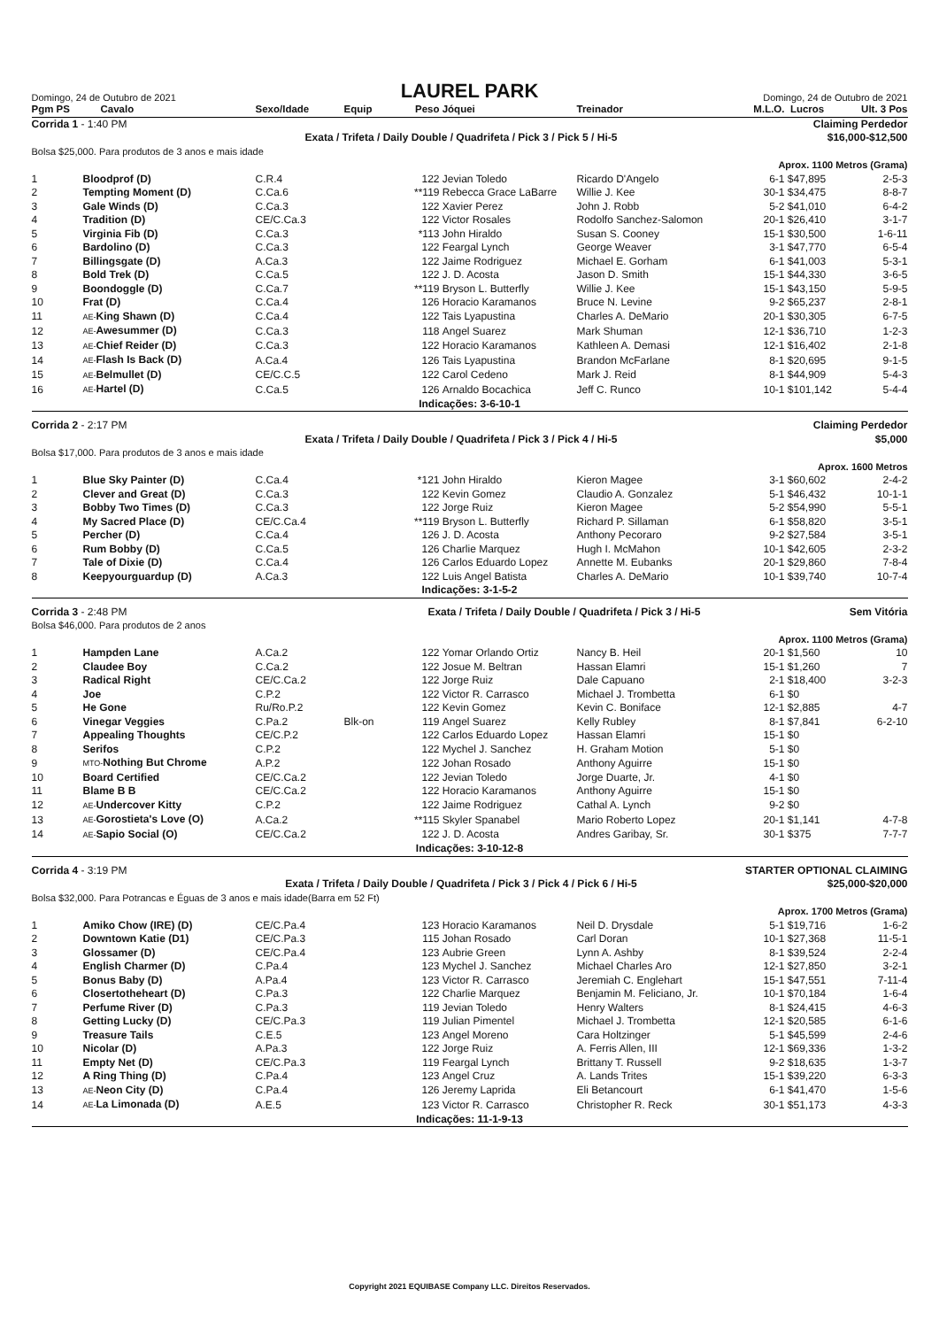Domingo, 24 de Outubro de 2021
LAUREL PARK
Domingo, 24 de Outubro de 2021
| Pgm PS | Cavalo | Sexo/Idade | Equip | Peso | Jóquei | Treinador | M.L.O. | Lucros | Ult. 3 Pos |
| --- | --- | --- | --- | --- | --- | --- | --- | --- | --- |
| Corrida 1 - 1:40 PM | | | Claiming Perdedor | | | | | | |
| Exata / Trifeta / Daily Double / Quadrifeta / Pick 3 / Pick 5 / Hi-5 | | | | | | | | $16,000-$12,500 | |
| Bolsa $25,000. Para produtos de 3 anos e mais idade | | | | | | | | | |
| Aprox. 1100 Metros (Grama) | | | | | | | | | |
| 1 | Bloodprof (D) | C.R.4 | | 122 | Jevian Toledo | Ricardo D'Angelo | 6-1 | $47,895 | 2-5-3 |
| 2 | Tempting Moment (D) | C.Ca.6 | | **119 | Rebecca Grace LaBarre | Willie J. Kee | 30-1 | $34,475 | 8-8-7 |
| 3 | Gale Winds (D) | C.Ca.3 | | 122 | Xavier Perez | John J. Robb | 5-2 | $41,010 | 6-4-2 |
| 4 | Tradition (D) | CE/C.Ca.3 | | 122 | Victor Rosales | Rodolfo Sanchez-Salomon | 20-1 | $26,410 | 3-1-7 |
| 5 | Virginia Fib (D) | C.Ca.3 | | *113 | John Hiraldo | Susan S. Cooney | 15-1 | $30,500 | 1-6-11 |
| 6 | Bardolino (D) | C.Ca.3 | | 122 | Feargal Lynch | George Weaver | 3-1 | $47,770 | 6-5-4 |
| 7 | Billingsgate (D) | A.Ca.3 | | 122 | Jaime Rodriguez | Michael E. Gorham | 6-1 | $41,003 | 5-3-1 |
| 8 | Bold Trek (D) | C.Ca.5 | | 122 | J. D. Acosta | Jason D. Smith | 15-1 | $44,330 | 3-6-5 |
| 9 | Boondoggle (D) | C.Ca.7 | | **119 | Bryson L. Butterfly | Willie J. Kee | 15-1 | $43,150 | 5-9-5 |
| 10 | Frat (D) | C.Ca.4 | | 126 | Horacio Karamanos | Bruce N. Levine | 9-2 | $65,237 | 2-8-1 |
| 11 | AE- King Shawn (D) | C.Ca.4 | | 122 | Tais Lyapustina | Charles A. DeMario | 20-1 | $30,305 | 6-7-5 |
| 12 | AE- Awesummer (D) | C.Ca.3 | | 118 | Angel Suarez | Mark Shuman | 12-1 | $36,710 | 1-2-3 |
| 13 | AE- Chief Reider (D) | C.Ca.3 | | 122 | Horacio Karamanos | Kathleen A. Demasi | 12-1 | $16,402 | 2-1-8 |
| 14 | AE- Flash Is Back (D) | A.Ca.4 | | 126 | Tais Lyapustina | Brandon McFarlane | 8-1 | $20,695 | 9-1-5 |
| 15 | AE- Belmullet (D) | CE/C.C.5 | | 122 | Carol Cedeno | Mark J. Reid | 8-1 | $44,909 | 5-4-3 |
| 16 | AE- Hartel (D) | C.Ca.5 | | 126 | Arnaldo Bocachica | Jeff C. Runco | 10-1 | $101,142 | 5-4-4 |
| Indicações: 3-6-10-1 | | | | | | | | | |
| Corrida 2 - 2:17 PM | | | Claiming Perdedor | | | | | | |
| Exata / Trifeta / Daily Double / Quadrifeta / Pick 3 / Pick 4 / Hi-5 | | | | | | | | $5,000 | |
| Bolsa $17,000. Para produtos de 3 anos e mais idade | | | | | | | | | |
| Aprox. 1600 Metros | | | | | | | | | |
| 1 | Blue Sky Painter (D) | C.Ca.4 | | *121 | John Hiraldo | Kieron Magee | 3-1 | $60,602 | 2-4-2 |
| 2 | Clever and Great (D) | C.Ca.3 | | 122 | Kevin Gomez | Claudio A. Gonzalez | 5-1 | $46,432 | 10-1-1 |
| 3 | Bobby Two Times (D) | C.Ca.3 | | 122 | Jorge Ruiz | Kieron Magee | 5-2 | $54,990 | 5-5-1 |
| 4 | My Sacred Place (D) | CE/C.Ca.4 | | **119 | Bryson L. Butterfly | Richard P. Sillaman | 6-1 | $58,820 | 3-5-1 |
| 5 | Percher (D) | C.Ca.4 | | 126 | J. D. Acosta | Anthony Pecoraro | 9-2 | $27,584 | 3-5-1 |
| 6 | Rum Bobby (D) | C.Ca.5 | | 126 | Charlie Marquez | Hugh I. McMahon | 10-1 | $42,605 | 2-3-2 |
| 7 | Tale of Dixie (D) | C.Ca.4 | | 126 | Carlos Eduardo Lopez | Annette M. Eubanks | 20-1 | $29,860 | 7-8-4 |
| 8 | Keepyourguardup (D) | A.Ca.3 | | 122 | Luis Angel Batista | Charles A. DeMario | 10-1 | $39,740 | 10-7-4 |
| Indicações: 3-1-5-2 | | | | | | | | | |
| Corrida 3 - 2:48 PM | | | Exata / Trifeta / Daily Double / Quadrifeta / Pick 3 / Hi-5 | | | | | Sem Vitória | |
| Bolsa $46,000. Para produtos de 2 anos | | | | | | | | | |
| Aprox. 1100 Metros (Grama) | | | | | | | | | |
| 1 | Hampden Lane | A.Ca.2 | | 122 | Yomar Orlando Ortiz | Nancy B. Heil | 20-1 | $1,560 | 10 |
| 2 | Claudee Boy | C.Ca.2 | | 122 | Josue M. Beltran | Hassan Elamri | 15-1 | $1,260 | 7 |
| 3 | Radical Right | CE/C.Ca.2 | | 122 | Jorge Ruiz | Dale Capuano | 2-1 | $18,400 | 3-2-3 |
| 4 | Joe | C.P.2 | | 122 | Victor R. Carrasco | Michael J. Trombetta | 6-1 | $0 | |
| 5 | He Gone | Ru/Ro.P.2 | | 122 | Kevin Gomez | Kevin C. Boniface | 12-1 | $2,885 | 4-7 |
| 6 | Vinegar Veggies | C.Pa.2 | Blk-on | 119 | Angel Suarez | Kelly Rubley | 8-1 | $7,841 | 6-2-10 |
| 7 | Appealing Thoughts | CE/C.P.2 | | 122 | Carlos Eduardo Lopez | Hassan Elamri | 15-1 | $0 | |
| 8 | Serifos | C.P.2 | | 122 | Mychel J. Sanchez | H. Graham Motion | 5-1 | $0 | |
| 9 | MTO- Nothing But Chrome | A.P.2 | | 122 | Johan Rosado | Anthony Aguirre | 15-1 | $0 | |
| 10 | Board Certified | CE/C.Ca.2 | | 122 | Jevian Toledo | Jorge Duarte, Jr. | 4-1 | $0 | |
| 11 | Blame B B | CE/C.Ca.2 | | 122 | Horacio Karamanos | Anthony Aguirre | 15-1 | $0 | |
| 12 | AE- Undercover Kitty | C.P.2 | | 122 | Jaime Rodriguez | Cathal A. Lynch | 9-2 | $0 | |
| 13 | AE- Gorostieta's Love (O) | A.Ca.2 | | **115 | Skyler Spanabel | Mario Roberto Lopez | 20-1 | $1,141 | 4-7-8 |
| 14 | AE- Sapio Social (O) | CE/C.Ca.2 | | 122 | J. D. Acosta | Andres Garibay, Sr. | 30-1 | $375 | 7-7-7 |
| Indicações: 3-10-12-8 | | | | | | | | | |
| Corrida 4 - 3:19 PM | | | STARTER OPTIONAL CLAIMING | | | | | | |
| Exata / Trifeta / Daily Double / Quadrifeta / Pick 3 / Pick 4 / Pick 6 / Hi-5 | | | | | | | | $25,000-$20,000 | |
| Bolsa $32,000. Para Potrancas e Éguas de 3 anos e mais idade(Barra em 52 Ft) | | | | | | | | | |
| Aprox. 1700 Metros (Grama) | | | | | | | | | |
| 1 | Amiko Chow (IRE) (D) | CE/C.Pa.4 | | 123 | Horacio Karamanos | Neil D. Drysdale | 5-1 | $19,716 | 1-6-2 |
| 2 | Downtown Katie (D1) | CE/C.Pa.3 | | 115 | Johan Rosado | Carl Doran | 10-1 | $27,368 | 11-5-1 |
| 3 | Glossamer (D) | CE/C.Pa.4 | | 123 | Aubrie Green | Lynn A. Ashby | 8-1 | $39,524 | 2-2-4 |
| 4 | English Charmer (D) | C.Pa.4 | | 123 | Mychel J. Sanchez | Michael Charles Aro | 12-1 | $27,850 | 3-2-1 |
| 5 | Bonus Baby (D) | A.Pa.4 | | 123 | Victor R. Carrasco | Jeremiah C. Englehart | 15-1 | $47,551 | 7-11-4 |
| 6 | Closertotheheart (D) | C.Pa.3 | | 122 | Charlie Marquez | Benjamin M. Feliciano, Jr. | 10-1 | $70,184 | 1-6-4 |
| 7 | Perfume River (D) | C.Pa.3 | | 119 | Jevian Toledo | Henry Walters | 8-1 | $24,415 | 4-6-3 |
| 8 | Getting Lucky (D) | CE/C.Pa.3 | | 119 | Julian Pimentel | Michael J. Trombetta | 12-1 | $20,585 | 6-1-6 |
| 9 | Treasure Tails | C.E.5 | | 123 | Angel Moreno | Cara Holtzinger | 5-1 | $45,599 | 2-4-6 |
| 10 | Nicolar (D) | A.Pa.3 | | 122 | Jorge Ruiz | A. Ferris Allen, III | 12-1 | $69,336 | 1-3-2 |
| 11 | Empty Net (D) | CE/C.Pa.3 | | 119 | Feargal Lynch | Brittany T. Russell | 9-2 | $18,635 | 1-3-7 |
| 12 | A Ring Thing (D) | C.Pa.4 | | 123 | Angel Cruz | A. Lands Trites | 15-1 | $39,220 | 6-3-3 |
| 13 | AE- Neon City (D) | C.Pa.4 | | 126 | Jeremy Laprida | Eli Betancourt | 6-1 | $41,470 | 1-5-6 |
| 14 | AE- La Limonada (D) | A.E.5 | | 123 | Victor R. Carrasco | Christopher R. Reck | 30-1 | $51,173 | 4-3-3 |
| Indicações: 11-1-9-13 | | | | | | | | | |
Copyright 2021 EQUIBASE Company LLC. Direitos Reservados.